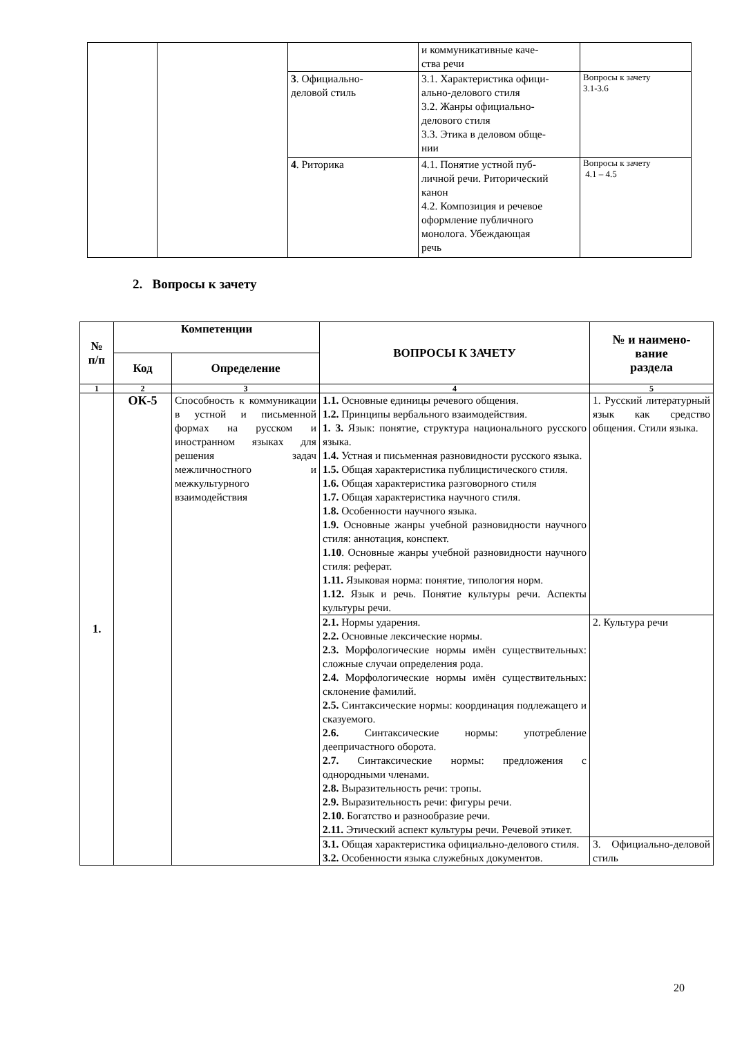| | | | и коммуникативные каче- ства речи | |
| | | 3 . Официально- деловой стиль | 3.1. Характеристика офици- ально-делового стиля 3.2. Жанры официально- делового стиля 3.3. Этика в деловом обще- нии | Вопросы к зачету 3.1-3.6 |
| | | 4 . Риторика | 4.1. Понятие устной пуб- личной речи. Риторический канон 4.2. Композиция и речевое оформление публичного монолога. Убеждающая речь | Вопросы к зачету 4.1 – 4.5 |
2. Вопросы к зачету
| № п/п | Компетенции | | ВОПРОСЫ К ЗАЧЕТУ | № и наимено- вание раздела |
| --- | --- | --- | --- | --- |
| | Код | Определение | | |
| 1 | 2 | 3 | 4 | 5 |
| 1. | ОК-5 | Способность к коммуникации в устной и письменной формах на русском и иностранном языках для решения задач межличностного и межкультурного взаимодействия | 1.1. Основные единицы речевого общения. 1.2. Принципы вербального взаимодействия. 1. 3. Язык: понятие, структура национального русского языка. 1.4. Устная и письменная разновидности русского языка. 1.5. Общая характеристика публицистического стиля. 1.6. Общая характеристика разговорного стиля 1.7. Общая характеристика научного стиля. 1.8. Особенности научного языка. 1.9. Основные жанры учебной разновидности научного стиля: аннотация, конспект. 1.10 . Основные жанры учебной разновидности научного стиля: реферат. 1.11. Языковая норма: понятие, типология норм. 1.12. Язык и речь. Понятие культуры речи. Аспекты культуры речи. | 1. Русский литературный язык как средство общения. Стили языка. |
| | | | 2.1. Нормы ударения. 2.2. Основные лексические нормы. 2.3. Морфологические нормы имён существительных: сложные случаи определения рода. 2.4. Морфологические нормы имён существительных: склонение фамилий. 2.5. Синтаксические нормы: координация подлежащего и сказуемого. 2.6. Синтаксические нормы: употребление деепричастного оборота. 2.7. Синтаксические нормы: предложения с однородными членами. 2.8. Выразительность речи: тропы. 2.9. Выразительность речи: фигуры речи. 2.10. Богатство и разнообразие речи. 2.11. Этический аспект культуры речи. Речевой этикет. | 2. Культура речи |
| | | | 3.1. Общая характеристика официально-делового стиля. 3.2. Особенности языка служебных документов. | 3. Официально-деловой стиль |
20